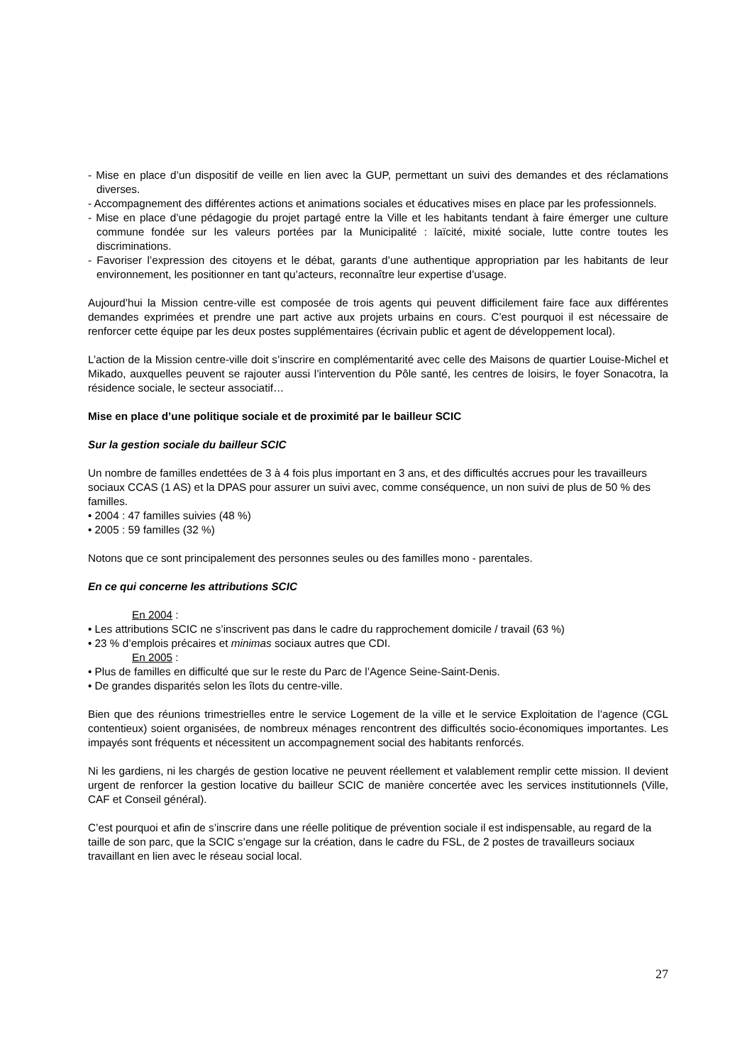- Mise en place d’un dispositif de veille en lien avec la GUP, permettant un suivi des demandes et des réclamations diverses.
- Accompagnement des différentes actions et animations sociales et éducatives mises en place par les professionnels.
- Mise en place d’une pédagogie du projet partagé entre la Ville et les habitants tendant à faire émerger une culture commune fondée sur les valeurs portées par la Municipalité : laïcité, mixité sociale, lutte contre toutes les discriminations.
- Favoriser l’expression des citoyens et le débat, garants d’une authentique appropriation par les habitants de leur environnement, les positionner en tant qu’acteurs, reconnaître leur expertise d’usage.
Aujourd’hui la Mission centre-ville est composée de trois agents qui peuvent difficilement faire face aux différentes demandes exprimées et prendre une part active aux projets urbains en cours. C’est pourquoi il est nécessaire de renforcer cette équipe par les deux postes supplémentaires (écrivain public et agent de développement local).
L’action de la Mission centre-ville doit s’inscrire en complémentarité avec celle des Maisons de quartier Louise-Michel et Mikado, auxquelles peuvent se rajouter aussi l’intervention du Pôle santé, les centres de loisirs, le foyer Sonacotra, la résidence sociale, le secteur associatif…
Mise en place d’une politique sociale et de proximité par le bailleur SCIC
Sur la gestion sociale du bailleur SCIC
Un nombre de familles endettées de 3 à 4 fois plus important en 3 ans, et des difficultés accrues pour les travailleurs sociaux CCAS (1 AS) et la DPAS pour assurer un suivi avec, comme conséquence, un non suivi de plus de 50 % des familles.
• 2004 : 47 familles suivies (48 %)
• 2005 : 59 familles (32 %)
Notons que ce sont principalement des personnes seules ou des familles mono - parentales.
En ce qui concerne les attributions SCIC
En 2004 :
• Les attributions SCIC ne s’inscrivent pas dans le cadre du rapprochement domicile / travail (63 %)
• 23 % d’emplois précaires et minimas sociaux autres que CDI.
En 2005 :
• Plus de familles en difficulté que sur le reste du Parc de l’Agence Seine-Saint-Denis.
• De grandes disparités selon les îlots du centre-ville.
Bien que des réunions trimestrielles entre le service Logement de la ville et le service Exploitation de l’agence (CGL contentieux) soient organisées, de nombreux ménages rencontrent des difficultés socio-économiques importantes. Les impayés sont fréquents et nécessitent un accompagnement social des habitants renforcés.
Ni les gardiens, ni les chargés de gestion locative ne peuvent réellement et valablement remplir cette mission. Il devient urgent de renforcer la gestion locative du bailleur SCIC de manière concertée avec les services institutionnels (Ville, CAF et Conseil général).
C’est pourquoi et afin de s’inscrire dans une réelle politique de prévention sociale il est indispensable, au regard de la taille de son parc, que la SCIC s’engage sur la création, dans le cadre du FSL, de 2 postes de travailleurs sociaux travaillant en lien avec le réseau social local.
27